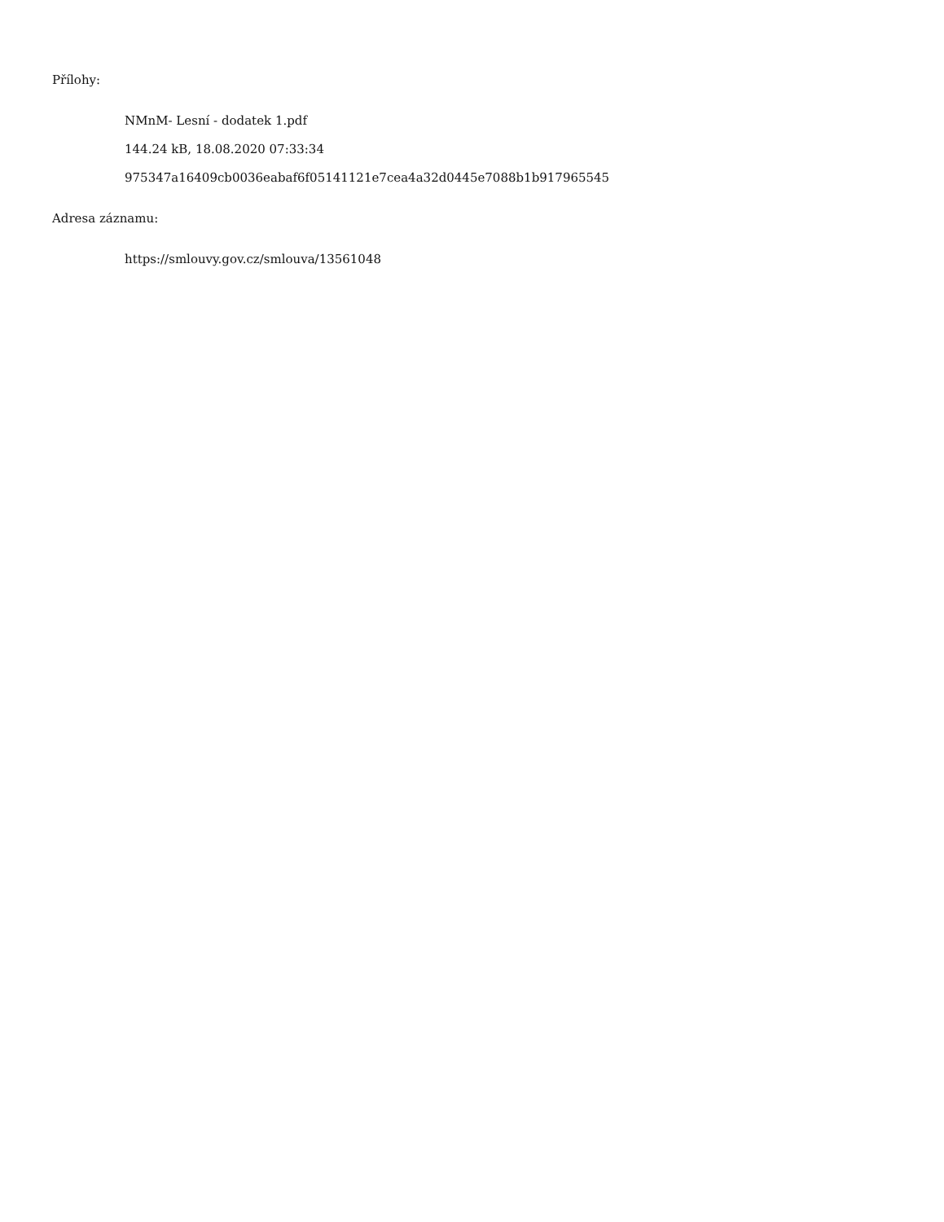Přílohy:
NMnM- Lesní - dodatek 1.pdf
144.24 kB, 18.08.2020 07:33:34
975347a16409cb0036eabaf6f05141121e7cea4a32d0445e7088b1b917965545
Adresa záznamu:
https://smlouvy.gov.cz/smlouva/13561048